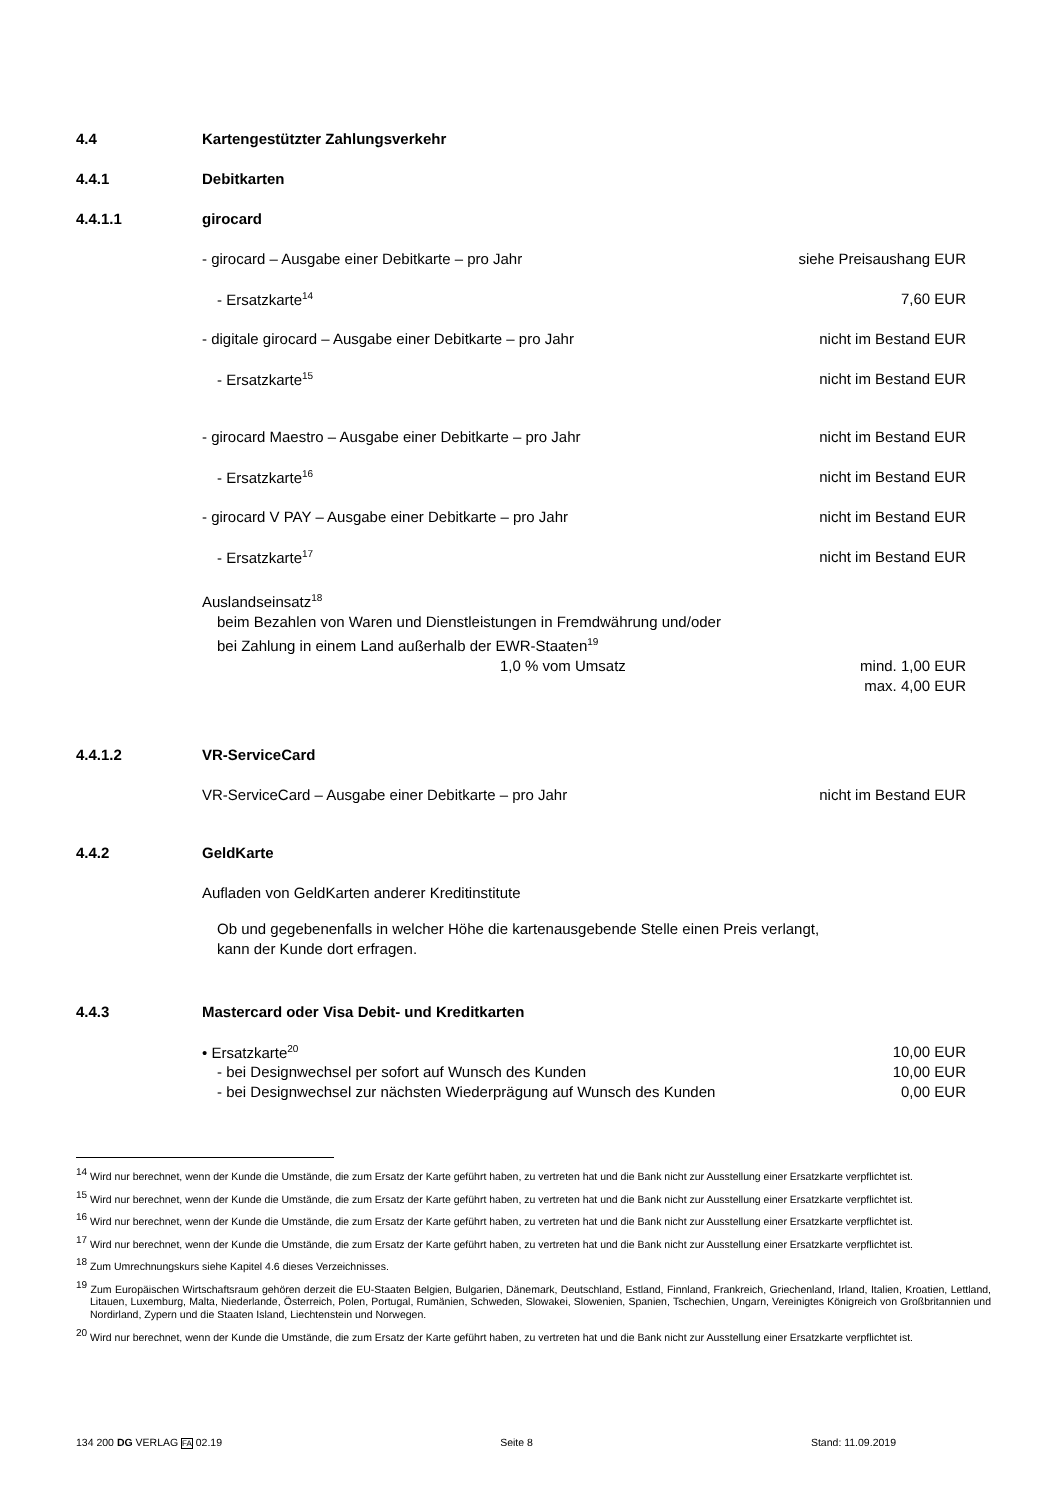4.4 Kartengestützter Zahlungsverkehr
4.4.1 Debitkarten
4.4.1.1 girocard
- girocard – Ausgabe einer Debitkarte – pro Jahr siehe Preisaushang EUR
- Ersatzkarte<sup>14</sup> 7,60 EUR
- digitale girocard – Ausgabe einer Debitkarte – pro Jahr nicht im Bestand EUR
- Ersatzkarte<sup>15</sup> nicht im Bestand EUR
- girocard Maestro – Ausgabe einer Debitkarte – pro Jahr nicht im Bestand EUR
- Ersatzkarte<sup>16</sup> nicht im Bestand EUR
- girocard V PAY – Ausgabe einer Debitkarte – pro Jahr nicht im Bestand EUR
- Ersatzkarte<sup>17</sup> nicht im Bestand EUR
Auslandseinsatz<sup>18</sup>
beim Bezahlen von Waren und Dienstleistungen in Fremdwährung und/oder
bei Zahlung in einem Land außerhalb der EWR-Staaten<sup>19</sup>
1,0 % vom Umsatz mind. 1,00 EUR
max. 4,00 EUR
4.4.1.2 VR-ServiceCard
VR-ServiceCard – Ausgabe einer Debitkarte – pro Jahr nicht im Bestand EUR
4.4.2 GeldKarte
Aufladen von GeldKarten anderer Kreditinstitute
Ob und gegebenenfalls in welcher Höhe die kartenausgebende Stelle einen Preis verlangt,
kann der Kunde dort erfragen.
4.4.3 Mastercard oder Visa Debit- und Kreditkarten
• Ersatzkarte<sup>20</sup> 10,00 EUR
- bei Designwechsel per sofort auf Wunsch des Kunden 10,00 EUR
- bei Designwechsel zur nächsten Wiederprägung auf Wunsch des Kunden 0,00 EUR
<sup>14</sup> Wird nur berechnet, wenn der Kunde die Umstände, die zum Ersatz der Karte geführt haben, zu vertreten hat und die Bank nicht zur Ausstellung einer Ersatzkarte verpflichtet ist.
<sup>15</sup> Wird nur berechnet, wenn der Kunde die Umstände, die zum Ersatz der Karte geführt haben, zu vertreten hat und die Bank nicht zur Ausstellung einer Ersatzkarte verpflichtet ist.
<sup>16</sup> Wird nur berechnet, wenn der Kunde die Umstände, die zum Ersatz der Karte geführt haben, zu vertreten hat und die Bank nicht zur Ausstellung einer Ersatzkarte verpflichtet ist.
<sup>17</sup> Wird nur berechnet, wenn der Kunde die Umstände, die zum Ersatz der Karte geführt haben, zu vertreten hat und die Bank nicht zur Ausstellung einer Ersatzkarte verpflichtet ist.
<sup>18</sup> Zum Umrechnungskurs siehe Kapitel 4.6 dieses Verzeichnisses.
<sup>19</sup> Zum Europäischen Wirtschaftsraum gehören derzeit die EU-Staaten Belgien, Bulgarien, Dänemark, Deutschland, Estland, Finnland, Frankreich, Griechenland, Irland, Italien, Kroatien, Lettland, Litauen, Luxemburg, Malta, Niederlande, Österreich, Polen, Portugal, Rumänien, Schweden, Slowakei, Slowenien, Spanien, Tschechien, Ungarn, Vereinigtes Königreich von Großbritannien und Nordirland, Zypern und die Staaten Island, Liechtenstein und Norwegen.
<sup>20</sup> Wird nur berechnet, wenn der Kunde die Umstände, die zum Ersatz der Karte geführt haben, zu vertreten hat und die Bank nicht zur Ausstellung einer Ersatzkarte verpflichtet ist.
134 200 DG VERLAG FA 02.19 Seite 8 Stand: 11.09.2019